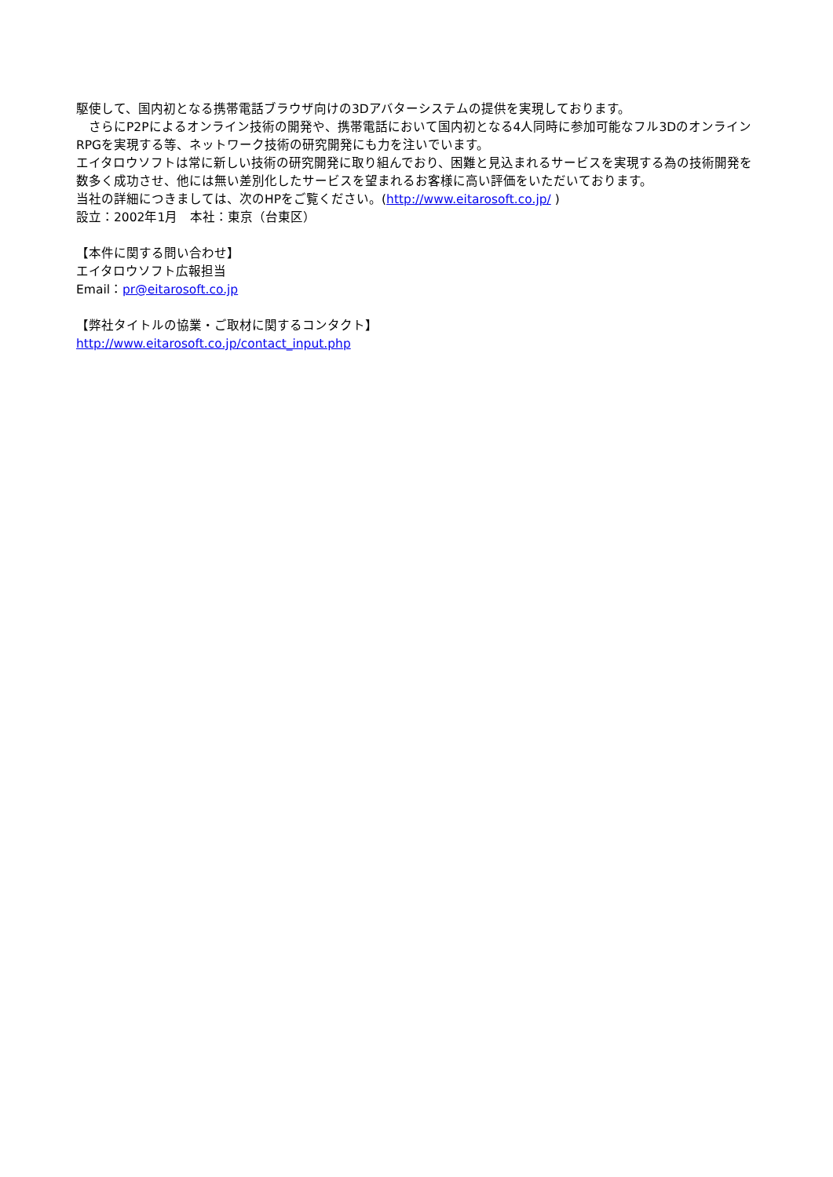駆使して、国内初となる携帯電話ブラウザ向けの3Dアバターシステムの提供を実現しております。
　さらにP2Pによるオンライン技術の開発や、携帯電話において国内初となる4人同時に参加可能なフル3Dのオンライン RPGを実現する等、ネットワーク技術の研究開発にも力を注いでいます。
エイタロウソフトは常に新しい技術の研究開発に取り組んでおり、困難と見込まれるサービスを実現する為の技術開発を数多く成功させ、他には無い差別化したサービスを望まれるお客様に高い評価をいただいております。
当社の詳細につきましては、次のHPをご覧ください。(http://www.eitarosoft.co.jp/ )
設立：2002年1月　本社：東京（台東区）
【本件に関する問い合わせ】
エイタロウソフト広報担当
Email：pr@eitarosoft.co.jp
【弊社タイトルの協業・ご取材に関するコンタクト】
http://www.eitarosoft.co.jp/contact_input.php